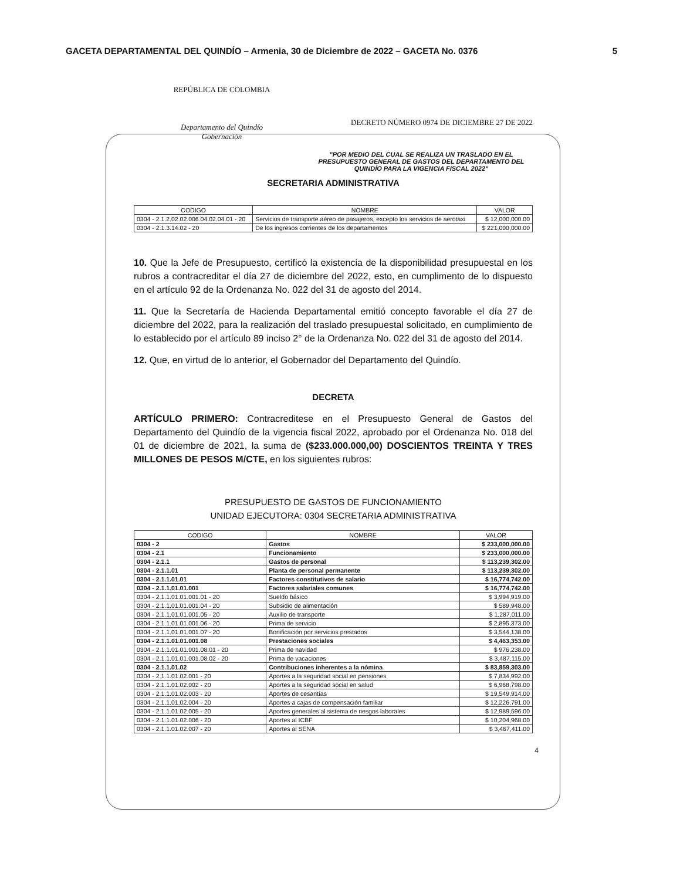GACETA DEPARTAMENTAL DEL QUINDÍO – Armenia, 30 de Diciembre de 2022 – GACETA No. 0376 5
REPÚBLICA DE COLOMBIA
Departamento del Quindío
Gobernación
DECRETO NÚMERO 0974 DE DICIEMBRE 27 DE 2022
"POR MEDIO DEL CUAL SE REALIZA UN TRASLADO EN EL PRESUPUESTO GENERAL DE GASTOS DEL DEPARTAMENTO DEL QUINDÍO PARA LA VIGENCIA FISCAL 2022"
SECRETARIA ADMINISTRATIVA
| CODIGO | NOMBRE | VALOR |
| --- | --- | --- |
| 0304 - 2.1.2.02.02.006.04.02.04.01 - 20 | Servicios de transporte aéreo de pasajeros, excepto los servicios de aerotaxi | $ 12,000,000.00 |
| 0304 - 2.1.3.14.02 - 20 | De los ingresos corrientes de los departamentos | $ 221,000,000.00 |
10. Que la Jefe de Presupuesto, certificó la existencia de la disponibilidad presupuestal en los rubros a contracreditar el día 27 de diciembre del 2022, esto, en cumplimento de lo dispuesto en el artículo 92 de la Ordenanza No. 022 del 31 de agosto del 2014.
11. Que la Secretaría de Hacienda Departamental emitió concepto favorable el día 27 de diciembre del 2022, para la realización del traslado presupuestal solicitado, en cumplimiento de lo establecido por el artículo 89 inciso 2° de la Ordenanza No. 022 del 31 de agosto del 2014.
12. Que, en virtud de lo anterior, el Gobernador del Departamento del Quindío.
DECRETA
ARTÍCULO PRIMERO: Contracreditese en el Presupuesto General de Gastos del Departamento del Quindío de la vigencia fiscal 2022, aprobado por el Ordenanza No. 018 del 01 de diciembre de 2021, la suma de ($233.000.000,00) DOSCIENTOS TREINTA Y TRES MILLONES DE PESOS M/CTE, en los siguientes rubros:
PRESUPUESTO DE GASTOS DE FUNCIONAMIENTO
UNIDAD EJECUTORA: 0304 SECRETARIA ADMINISTRATIVA
| CODIGO | NOMBRE | VALOR |
| --- | --- | --- |
| 0304 - 2 | Gastos | $ 233,000,000.00 |
| 0304 - 2.1 | Funcionamiento | $ 233,000,000.00 |
| 0304 - 2.1.1 | Gastos de personal | $ 113,239,302.00 |
| 0304 - 2.1.1.01 | Planta de personal permanente | $ 113,239,302.00 |
| 0304 - 2.1.1.01.01 | Factores constitutivos de salario | $ 16,774,742.00 |
| 0304 - 2.1.1.01.01.001 | Factores salariales comunes | $ 16,774,742.00 |
| 0304 - 2.1.1.01.01.001.01 - 20 | Sueldo básico | $ 3,994,919.00 |
| 0304 - 2.1.1.01.01.001.04 - 20 | Subsidio de alimentación | $ 589,948.00 |
| 0304 - 2.1.1.01.01.001.05 - 20 | Auxilio de transporte | $ 1,287,011.00 |
| 0304 - 2.1.1.01.01.001.06 - 20 | Prima de servicio | $ 2,895,373.00 |
| 0304 - 2.1.1.01.01.001.07 - 20 | Bonificación por servicios prestados | $ 3,544,138.00 |
| 0304 - 2.1.1.01.01.001.08 | Prestaciones sociales | $ 4,463,353.00 |
| 0304 - 2.1.1.01.01.001.08.01 - 20 | Prima de navidad | $ 976,238.00 |
| 0304 - 2.1.1.01.01.001.08.02 - 20 | Prima de vacaciones | $ 3,487,115.00 |
| 0304 - 2.1.1.01.02 | Contribuciones inherentes a la nómina | $ 83,859,303.00 |
| 0304 - 2.1.1.01.02.001 - 20 | Aportes a la seguridad social en pensiones | $ 7,834,992.00 |
| 0304 - 2.1.1.01.02.002 - 20 | Aportes a la seguridad social en salud | $ 6,968,798.00 |
| 0304 - 2.1.1.01.02.003 - 20 | Aportes de cesantías | $ 19,549,914.00 |
| 0304 - 2.1.1.01.02.004 - 20 | Aportes a cajas de compensación familiar | $ 12,226,791.00 |
| 0304 - 2.1.1.01.02.005 - 20 | Aportes generales al sistema de riesgos laborales | $ 12,989,596.00 |
| 0304 - 2.1.1.01.02.006 - 20 | Aportes al ICBF | $ 10,204,968.00 |
| 0304 - 2.1.1.01.02.007 - 20 | Aportes al SENA | $ 3,467,411.00 |
4